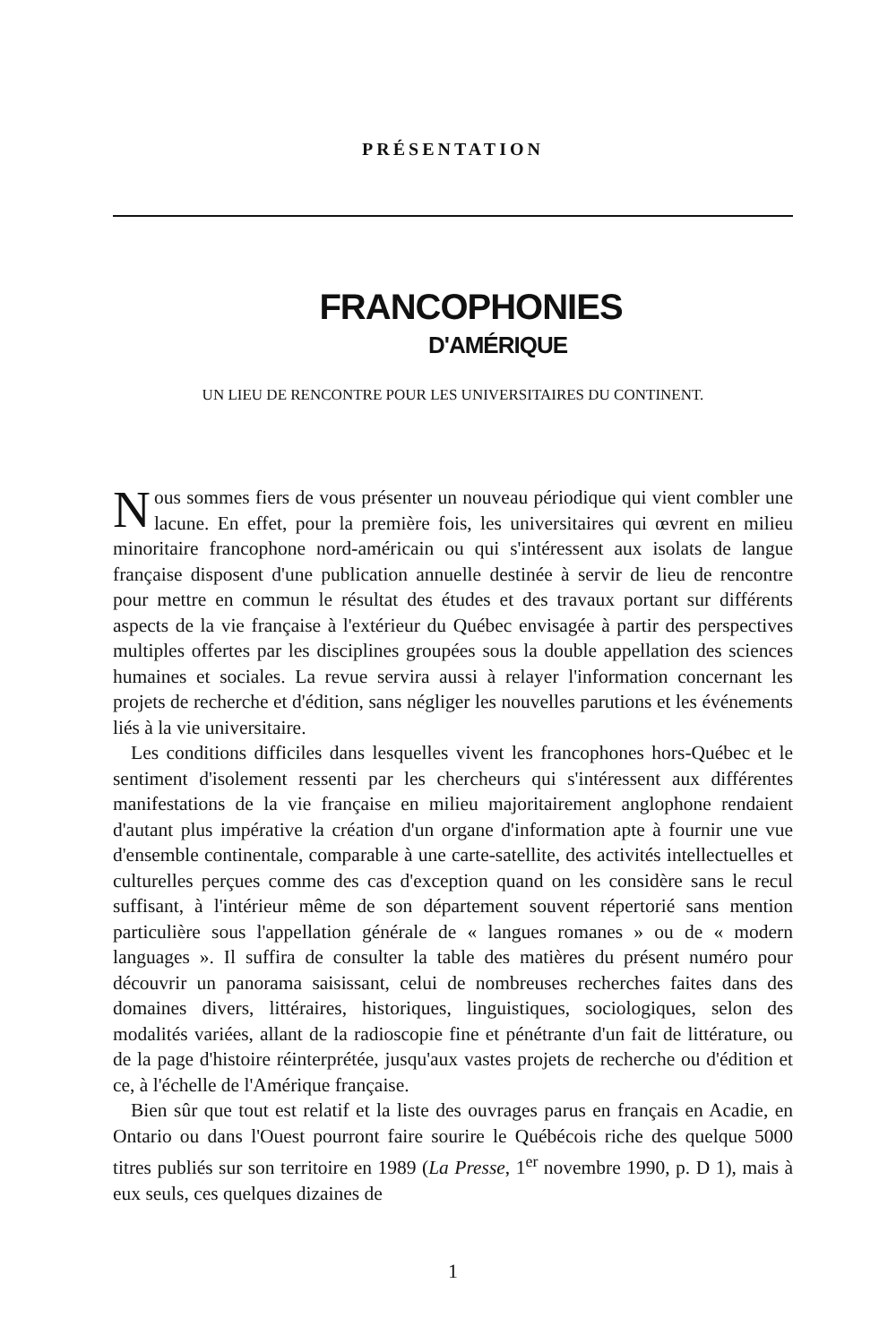PRÉSENTATION
FRANCOPHONIES
D'AMÉRIQUE
UN LIEU DE RENCONTRE POUR LES UNIVERSITAIRES DU CONTINENT.
Nous sommes fiers de vous présenter un nouveau périodique qui vient combler une lacune. En effet, pour la première fois, les universitaires qui œvrent en milieu minoritaire francophone nord-américain ou qui s'intéressent aux isolats de langue française disposent d'une publication annuelle destinée à servir de lieu de rencontre pour mettre en commun le résultat des études et des travaux portant sur différents aspects de la vie française à l'extérieur du Québec envisagée à partir des perspectives multiples offertes par les disciplines groupées sous la double appellation des sciences humaines et sociales. La revue servira aussi à relayer l'information concernant les projets de recherche et d'édition, sans négliger les nouvelles parutions et les événements liés à la vie universitaire.
Les conditions difficiles dans lesquelles vivent les francophones hors-Québec et le sentiment d'isolement ressenti par les chercheurs qui s'intéressent aux différentes manifestations de la vie française en milieu majoritairement anglophone rendaient d'autant plus impérative la création d'un organe d'information apte à fournir une vue d'ensemble continentale, comparable à une carte-satellite, des activités intellectuelles et culturelles perçues comme des cas d'exception quand on les considère sans le recul suffisant, à l'intérieur même de son département souvent répertorié sans mention particulière sous l'appellation générale de « langues romanes » ou de « modern languages ». Il suffira de consulter la table des matières du présent numéro pour découvrir un panorama saisissant, celui de nombreuses recherches faites dans des domaines divers, littéraires, historiques, linguistiques, sociologiques, selon des modalités variées, allant de la radioscopie fine et pénétrante d'un fait de littérature, ou de la page d'histoire réinterprétée, jusqu'aux vastes projets de recherche ou d'édition et ce, à l'échelle de l'Amérique française.
Bien sûr que tout est relatif et la liste des ouvrages parus en français en Acadie, en Ontario ou dans l'Ouest pourront faire sourire le Québécois riche des quelque 5000 titres publiés sur son territoire en 1989 (La Presse, 1<sup>er</sup> novembre 1990, p. D 1), mais à eux seuls, ces quelques dizaines de
1